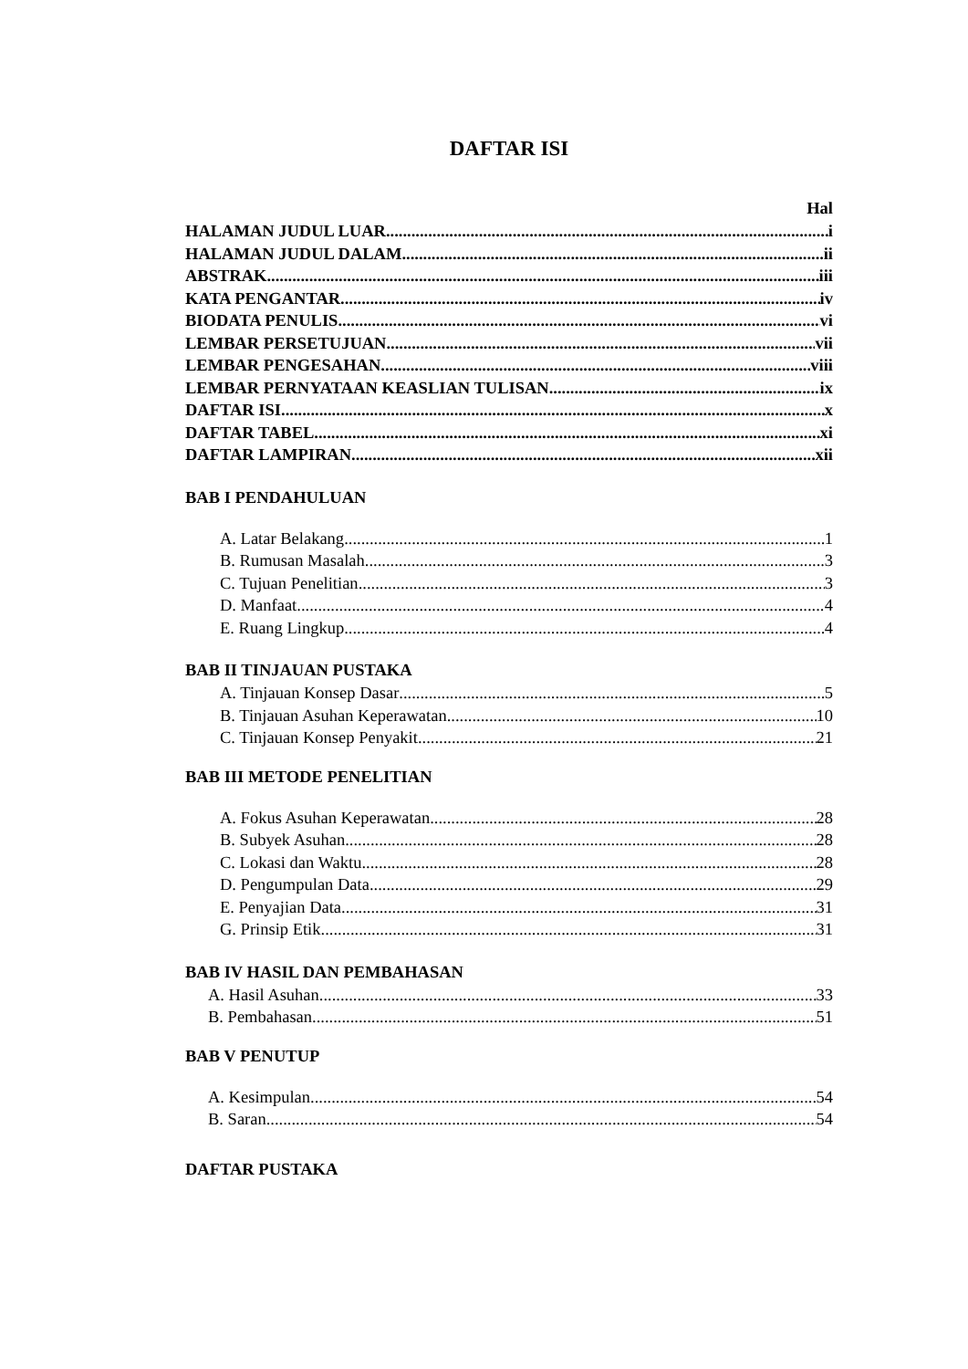DAFTAR ISI
Hal
HALAMAN JUDUL LUAR i
HALAMAN JUDUL DALAM ii
ABSTRAK iii
KATA PENGANTAR iv
BIODATA PENULIS vi
LEMBAR PERSETUJUAN vii
LEMBAR PENGESAHAN viii
LEMBAR PERNYATAAN KEASLIAN TULISAN ix
DAFTAR ISI x
DAFTAR TABEL xi
DAFTAR LAMPIRAN xii
BAB I PENDAHULUAN
A. Latar Belakang 1
B. Rumusan Masalah 3
C. Tujuan Penelitian 3
D. Manfaat 4
E. Ruang Lingkup 4
BAB II TINJAUAN PUSTAKA
A. Tinjauan Konsep Dasar 5
B. Tinjauan Asuhan Keperawatan 10
C. Tinjauan Konsep Penyakit 21
BAB III METODE PENELITIAN
A. Fokus Asuhan Keperawatan 28
B. Subyek Asuhan 28
C. Lokasi dan Waktu 28
D. Pengumpulan Data 29
E. Penyajian Data 31
G. Prinsip Etik 31
BAB IV HASIL DAN PEMBAHASAN
A. Hasil Asuhan 33
B. Pembahasan 51
BAB V PENUTUP
A. Kesimpulan 54
B. Saran 54
DAFTAR PUSTAKA